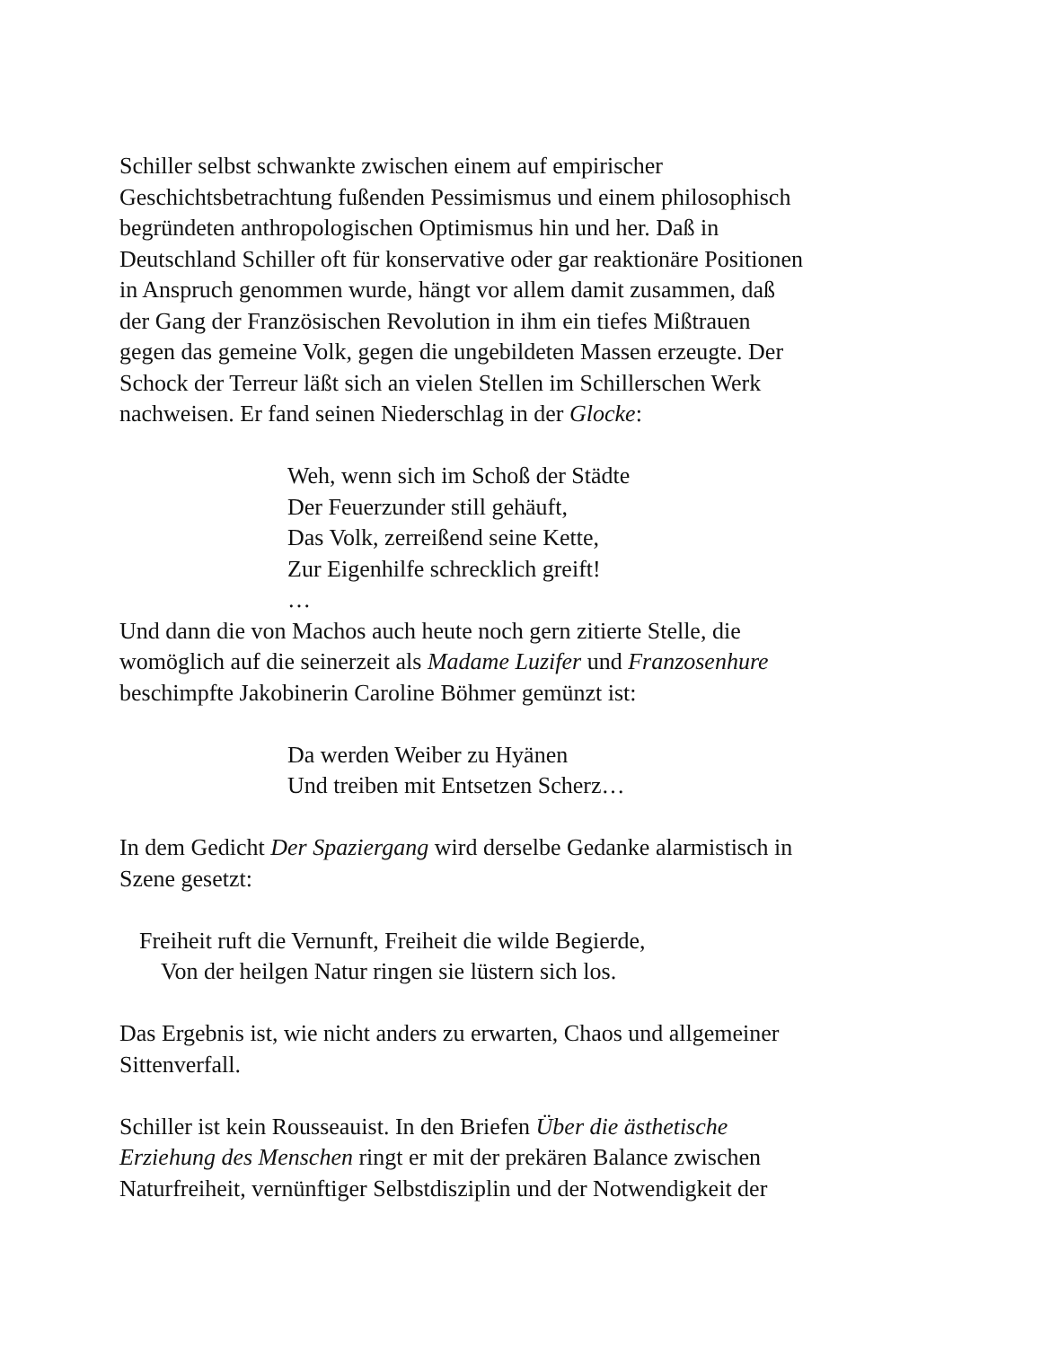Schiller selbst schwankte zwischen einem auf empirischer
Geschichtsbetrachtung fußenden Pessimismus und einem philosophisch
begründeten anthropologischen Optimismus hin und her. Daß in
Deutschland Schiller oft für konservative oder gar reaktionäre Positionen
in Anspruch genommen wurde, hängt vor allem damit zusammen, daß
der Gang der Französischen Revolution in ihm ein tiefes Mißtrauen
gegen das gemeine Volk, gegen die ungebildeten Massen erzeugte. Der
Schock der Terreur läßt sich an vielen Stellen im Schillerschen Werk
nachweisen. Er fand seinen Niederschlag in der Glocke:
Weh, wenn sich im Schoß der Städte
Der Feuerzunder still gehäuft,
Das Volk, zerreißend seine Kette,
Zur Eigenhilfe schrecklich greift!
…
Und dann die von Machos auch heute noch gern zitierte Stelle, die
womöglich auf die seinerzeit als Madame Luzifer und Franzosenhure
beschimpfte Jakobinerin Caroline Böhmer gemünzt ist:
Da werden Weiber zu Hyänen
Und treiben mit Entsetzen Scherz…
In dem Gedicht Der Spaziergang wird derselbe Gedanke alarmistisch in
Szene gesetzt:
Freiheit ruft die Vernunft, Freiheit die wilde Begierde,
Von der heilgen Natur ringen sie lüstern sich los.
Das Ergebnis ist, wie nicht anders zu erwarten, Chaos und allgemeiner
Sittenverfall.
Schiller ist kein Rousseauist. In den Briefen Über die ästhetische
Erziehung des Menschen ringt er mit der prekären Balance zwischen
Naturfreiheit, vernünftiger Selbstdisziplin und der Notwendigkeit der